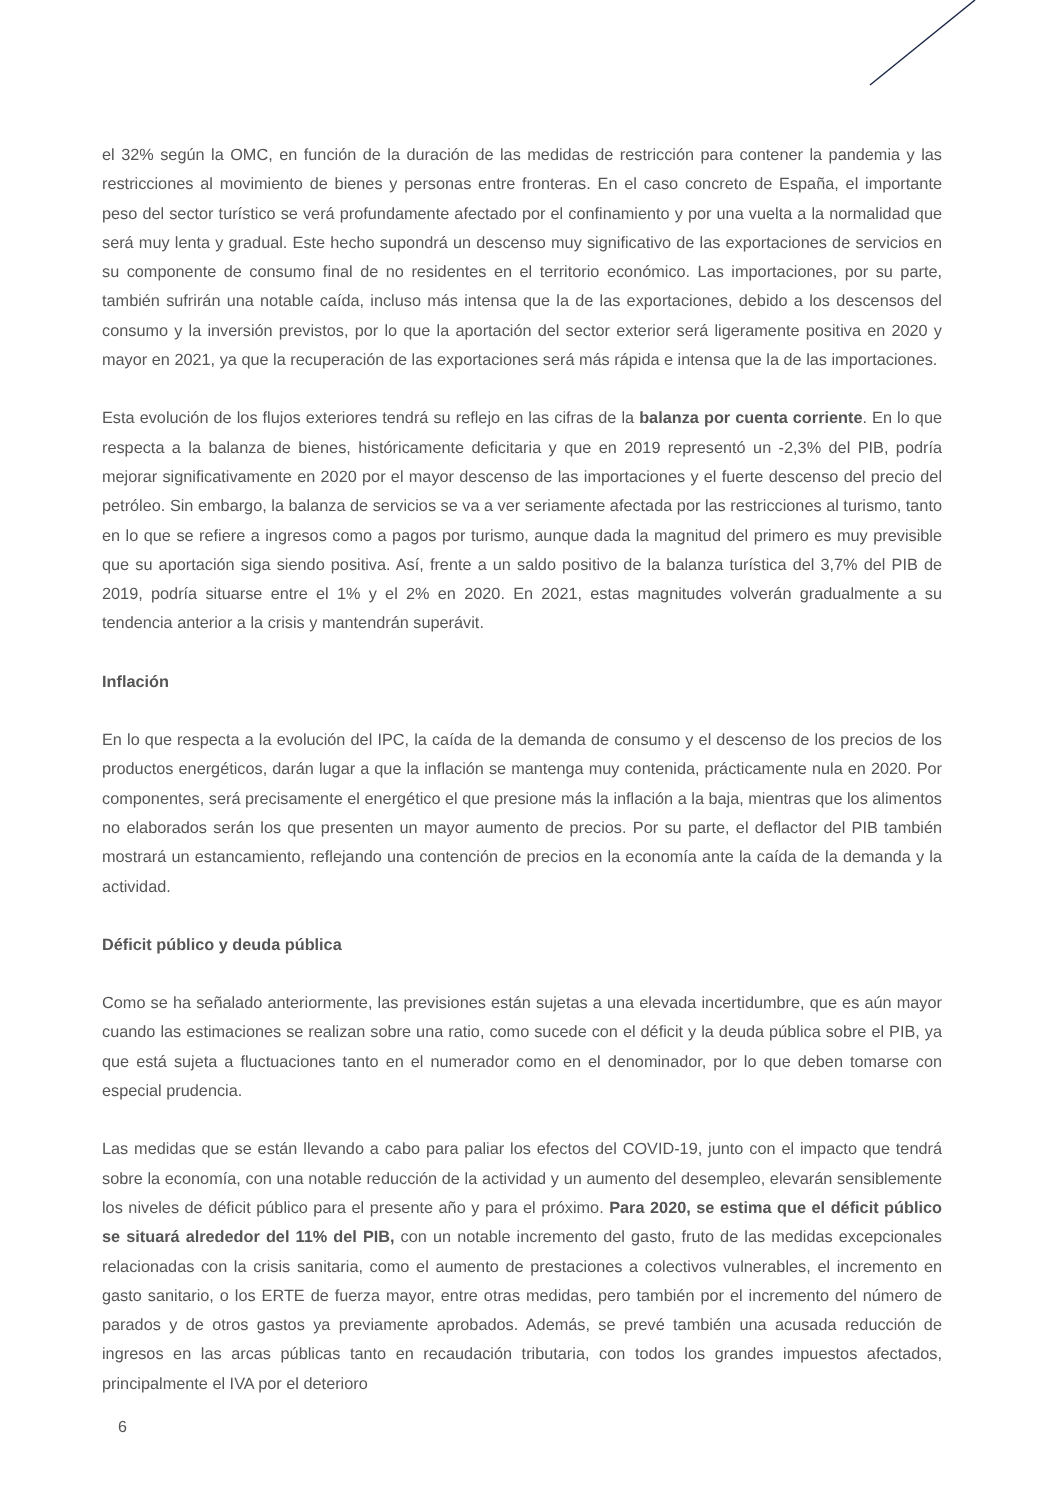el 32% según la OMC, en función de la duración de las medidas de restricción para contener la pandemia y las restricciones al movimiento de bienes y personas entre fronteras. En el caso concreto de España, el importante peso del sector turístico se verá profundamente afectado por el confinamiento y por una vuelta a la normalidad que será muy lenta y gradual. Este hecho supondrá un descenso muy significativo de las exportaciones de servicios en su componente de consumo final de no residentes en el territorio económico. Las importaciones, por su parte, también sufrirán una notable caída, incluso más intensa que la de las exportaciones, debido a los descensos del consumo y la inversión previstos, por lo que la aportación del sector exterior será ligeramente positiva en 2020 y mayor en 2021, ya que la recuperación de las exportaciones será más rápida e intensa que la de las importaciones.
Esta evolución de los flujos exteriores tendrá su reflejo en las cifras de la balanza por cuenta corriente. En lo que respecta a la balanza de bienes, históricamente deficitaria y que en 2019 representó un -2,3% del PIB, podría mejorar significativamente en 2020 por el mayor descenso de las importaciones y el fuerte descenso del precio del petróleo. Sin embargo, la balanza de servicios se va a ver seriamente afectada por las restricciones al turismo, tanto en lo que se refiere a ingresos como a pagos por turismo, aunque dada la magnitud del primero es muy previsible que su aportación siga siendo positiva. Así, frente a un saldo positivo de la balanza turística del 3,7% del PIB de 2019, podría situarse entre el 1% y el 2% en 2020. En 2021, estas magnitudes volverán gradualmente a su tendencia anterior a la crisis y mantendrán superávit.
Inflación
En lo que respecta a la evolución del IPC, la caída de la demanda de consumo y el descenso de los precios de los productos energéticos, darán lugar a que la inflación se mantenga muy contenida, prácticamente nula en 2020. Por componentes, será precisamente el energético el que presione más la inflación a la baja, mientras que los alimentos no elaborados serán los que presenten un mayor aumento de precios. Por su parte, el deflactor del PIB también mostrará un estancamiento, reflejando una contención de precios en la economía ante la caída de la demanda y la actividad.
Déficit público y deuda pública
Como se ha señalado anteriormente, las previsiones están sujetas a una elevada incertidumbre, que es aún mayor cuando las estimaciones se realizan sobre una ratio, como sucede con el déficit y la deuda pública sobre el PIB, ya que está sujeta a fluctuaciones tanto en el numerador como en el denominador, por lo que deben tomarse con especial prudencia.
Las medidas que se están llevando a cabo para paliar los efectos del COVID-19, junto con el impacto que tendrá sobre la economía, con una notable reducción de la actividad y un aumento del desempleo, elevarán sensiblemente los niveles de déficit público para el presente año y para el próximo. Para 2020, se estima que el déficit público se situará alrededor del 11% del PIB, con un notable incremento del gasto, fruto de las medidas excepcionales relacionadas con la crisis sanitaria, como el aumento de prestaciones a colectivos vulnerables, el incremento en gasto sanitario, o los ERTE de fuerza mayor, entre otras medidas, pero también por el incremento del número de parados y de otros gastos ya previamente aprobados. Además, se prevé también una acusada reducción de ingresos en las arcas públicas tanto en recaudación tributaria, con todos los grandes impuestos afectados, principalmente el IVA por el deterioro
6